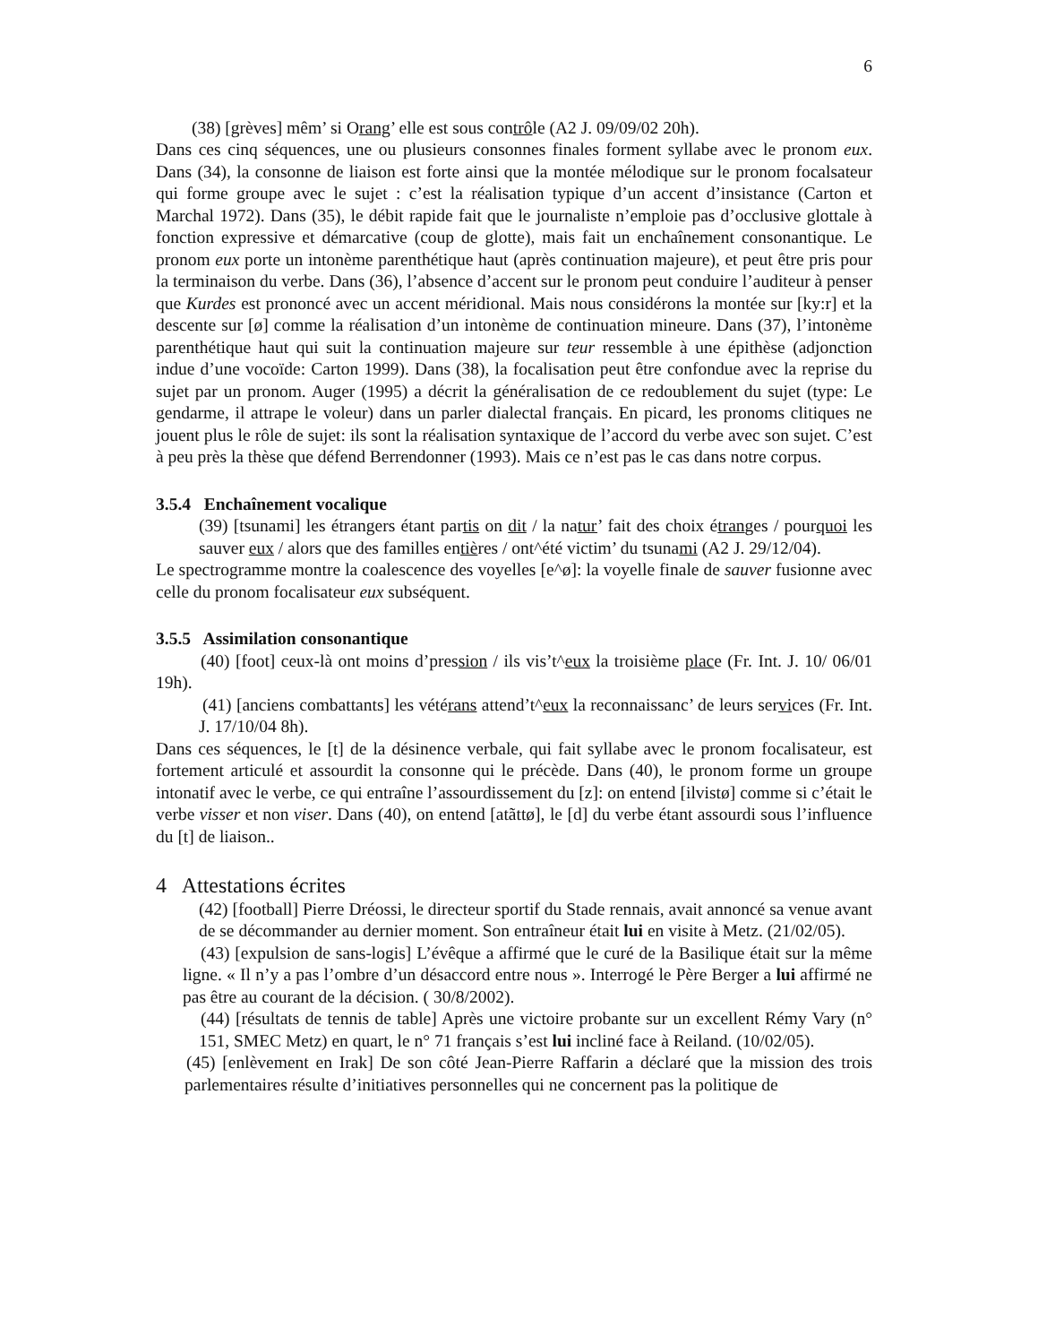6
(38) [grèves] mêm’ si Orang’ elle est sous contrôle (A2 J. 09/09/02 20h).
Dans ces cinq séquences, une ou plusieurs consonnes finales forment syllabe avec le pronom eux. Dans (34), la consonne de liaison est forte ainsi que la montée mélodique sur le pronom focalsateur qui forme groupe avec le sujet : c’est la réalisation typique d’un accent d’insistance (Carton et Marchal 1972). Dans (35), le débit rapide fait que le journaliste n’emploie pas d’occlusive glottale à fonction expressive et démarcative (coup de glotte), mais fait un enchaînement consonantique. Le pronom eux porte un intonème parenthétique haut (après continuation majeure), et peut être pris pour la terminaison du verbe. Dans (36), l’absence d’accent sur le pronom peut conduire l’auditeur à penser que Kurdes est prononcé avec un accent méridional. Mais nous considérons la montée sur [ky:r] et la descente sur [ø] comme la réalisation d’un intonème de continuation mineure. Dans (37), l’intonème parenthétique haut qui suit la continuation majeure sur teur ressemble à une épithèse (adjonction indue d’une vocoïde: Carton 1999). Dans (38), la focalisation peut être confondue avec la reprise du sujet par un pronom. Auger (1995) a décrit la généralisation de ce redoublement du sujet (type: Le gendarme, il attrape le voleur) dans un parler dialectal français. En picard, les pronoms clitiques ne jouent plus le rôle de sujet: ils sont la réalisation syntaxique de l’accord du verbe avec son sujet. C’est à peu près la thèse que défend Berrendonner (1993). Mais ce n’est pas le cas dans notre corpus.
3.5.4 Enchaînement vocalique
(39) [tsunami] les étrangers étant partis on dit / la natur’ fait des choix étranges / pourquoi les sauver eux / alors que des familles entières / ont^été victim’ du tsunami (A2 J. 29/12/04).
Le spectrogramme montre la coalescence des voyelles [e^ø]: la voyelle finale de sauver fusionne avec celle du pronom focalisateur eux subséquent.
3.5.5 Assimilation consonantique
(40) [foot] ceux-là ont moins d’pression / ils vis’t^eux la troisième place (Fr. Int. J. 10/ 06/01 19h).
(41) [anciens combattants] les vétérans attend’t^eux la reconnaissanc’ de leurs services (Fr. Int. J. 17/10/04 8h).
Dans ces séquences, le [t] de la désinence verbale, qui fait syllabe avec le pronom focalisateur, est fortement articulé et assourdit la consonne qui le précède. Dans (40), le pronom forme un groupe intonatif avec le verbe, ce qui entraîne l’assourdissement du [z]: on entend [ilvistø] comme si c’était le verbe visser et non viser. Dans (40), on entend [atãttø], le [d] du verbe étant assourdi sous l’influence du [t] de liaison..
4 Attestations écrites
(42) [football] Pierre Dréossi, le directeur sportif du Stade rennais, avait annoncé sa venue avant de se décommander au dernier moment. Son entraîneur était lui en visite à Metz. (21/02/05).
(43) [expulsion de sans-logis] L’évêque a affirmé que le curé de la Basilique était sur la même ligne. « Il n’y a pas l’ombre d’un désaccord entre nous ». Interrogé le Père Berger a lui affirmé ne pas être au courant de la décision. ( 30/8/2002).
(44) [résultats de tennis de table] Après une victoire probante sur un excellent Rémy Vary (n° 151, SMEC Metz) en quart, le n° 71 français s’est lui incliné face à Reiland. (10/02/05).
(45) [enlèvement en Irak] De son côté Jean-Pierre Raffarin a déclaré que la mission des trois parlementaires résulte d’initiatives personnelles qui ne concernent pas la politique de